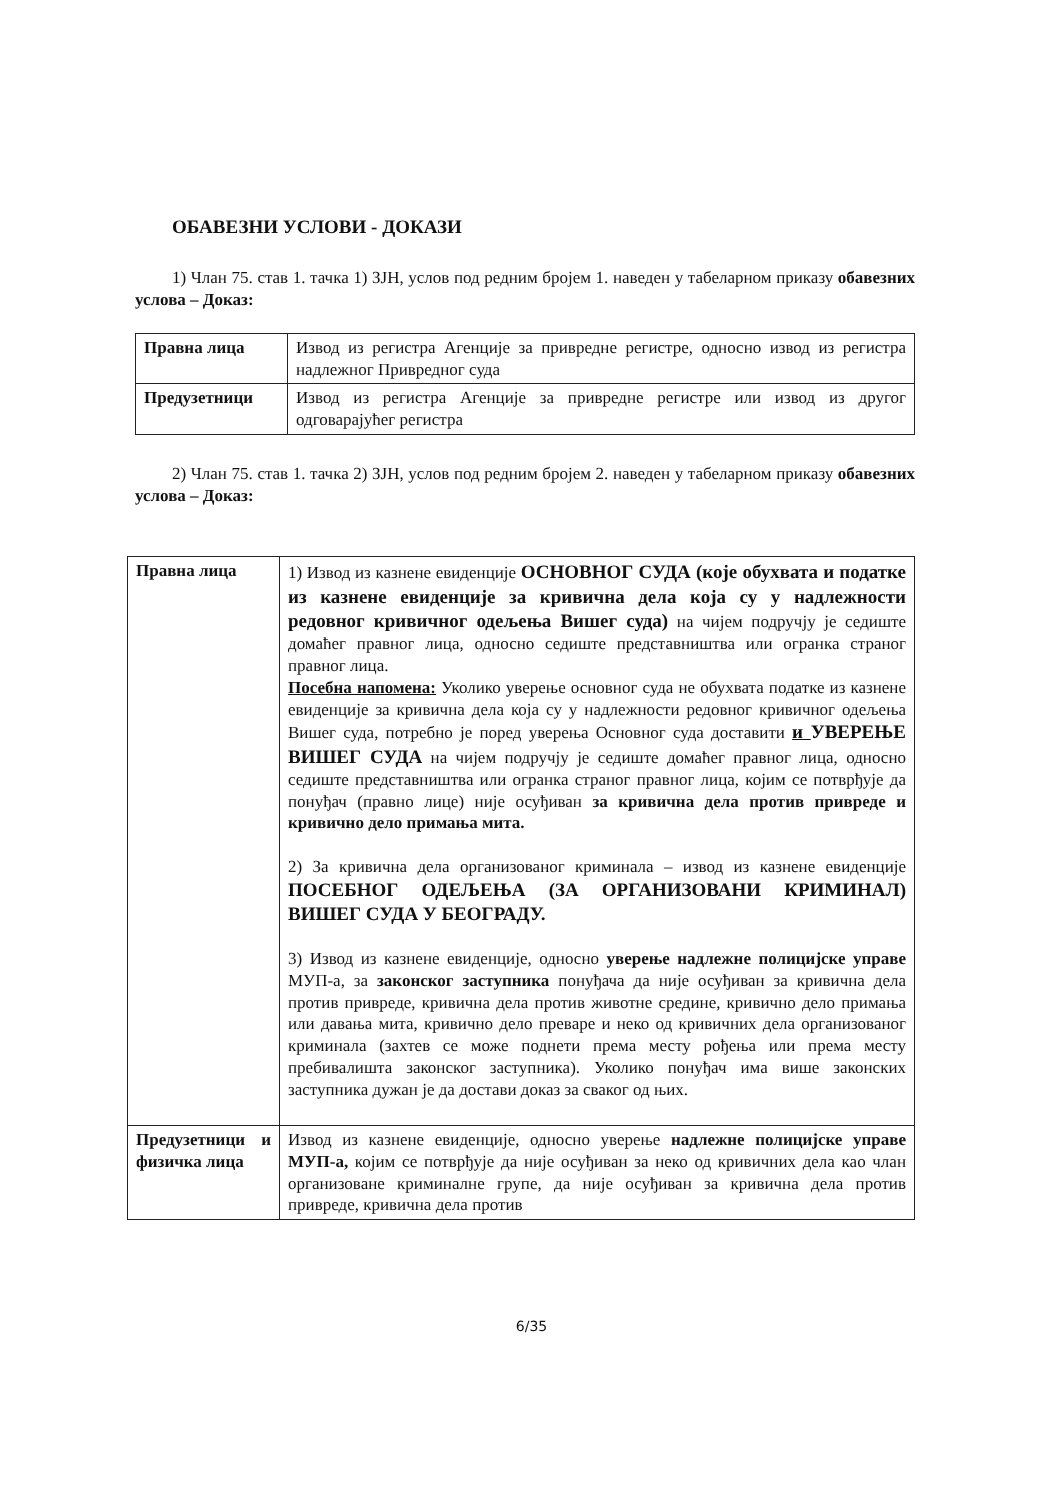ОБАВЕЗНИ УСЛОВИ - ДОКАЗИ
1) Члан 75. став 1. тачка 1) ЗЈН, услов под редним бројем 1. наведен у табеларном приказу обавезних услова – Доказ:
| Правна лица | Извод из регистра Агенције за привредне регистре, односно извод из регистра надлежног Привредног суда |
| Предузетници | Извод из регистра Агенције за привредне регистре или извод из другог одговарајућег регистра |
2) Члан 75. став 1. тачка 2) ЗЈН, услов под редним бројем 2. наведен у табеларном приказу обавезних услова – Доказ:
| Правна лица | 1) Извод из казнене евиденције ОСНОВНОГ СУДА (које обухвата и податке из казнене евиденције за кривична дела која су у надлежности редовног кривичног одељења Вишег суда) на чијем подручју је седиште домаћег правног лица, односно седиште представништва или огранка страног правног лица. Посебна напомена: Уколико уверење основног суда не обухвата податке из казнене евиденције за кривична дела која су у надлежности редовног кривичног одељења Вишег суда, потребно је поред уверења Основног суда доставити и УВЕРЕЊЕ ВИШЕГ СУДА на чијем подручју је седиште домаћег правног лица, односно седиште представништва или огранка страног правног лица, којим се потврђује да понуђач (правно лице) није осуђиван за кривична дела против привреде и кривично дело примања мита. 2) За кривична дела организованог криминала – извод из казнене евиденције ПОСЕБНОГ ОДЕЉЕЊА (ЗА ОРГАНИЗОВАНИ КРИМИНАЛ) ВИШЕГ СУДА У БЕОГРАДУ. 3) Извод из казнене евиденције, односно уверење надлежне полицијске управе МУП-а, за законског заступника понуђача да није осуђиван за кривична дела против привреде, кривична дела против животне средине, кривично дело примања или давања мита, кривично дело преваре и неко од кривичних дела организованог криминала (захтев се може поднети према месту рођења или према месту пребивалишта законског заступника). Уколико понуђач има више законских заступника дужан је да достави доказ за сваког од њих. |
| Предузетници и физичка лица | Извод из казнене евиденције, односно уверење надлежне полицијске управе МУП-а, којим се потврђује да није осуђиван за неко од кривичних дела као члан организоване криминалне групе, да није осуђиван за кривична дела против привреде, кривична дела против |
6/35